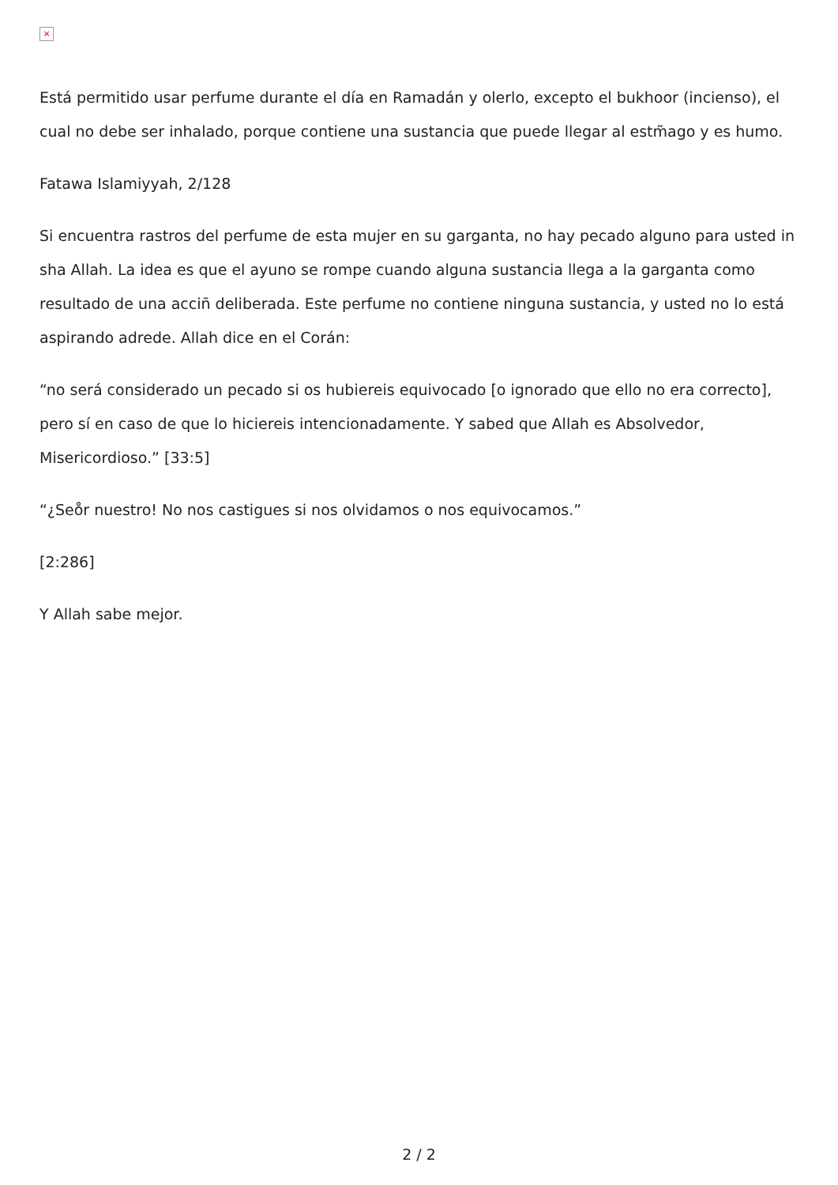×
Está permitido usar perfume durante el día en Ramadán y olerlo, excepto el bukhoor (incienso), el cual no debe ser inhalado, porque contiene una sustancia que puede llegar al estm̃ago y es humo.
Fatawa Islamiyyah, 2/128
Si encuentra rastros del perfume de esta mujer en su garganta, no hay pecado alguno para usted in sha Allah. La idea es que el ayuno se rompe cuando alguna sustancia llega a la garganta como resultado de una accin̄ deliberada. Este perfume no contiene ninguna sustancia, y usted no lo está aspirando adrede. Allah dice en el Corán:
“no será considerado un pecado si os hubiereis equivocado [o ignorado que ello no era correcto], pero sí en caso de que lo hiciereis intencionadamente. Y sabed que Allah es Absolvedor, Misericordioso.” [33:5]
“¿Seо̊r nuestro! No nos castigues si nos olvidamos o nos equivocamos.”
[2:286]
Y Allah sabe mejor.
2 / 2